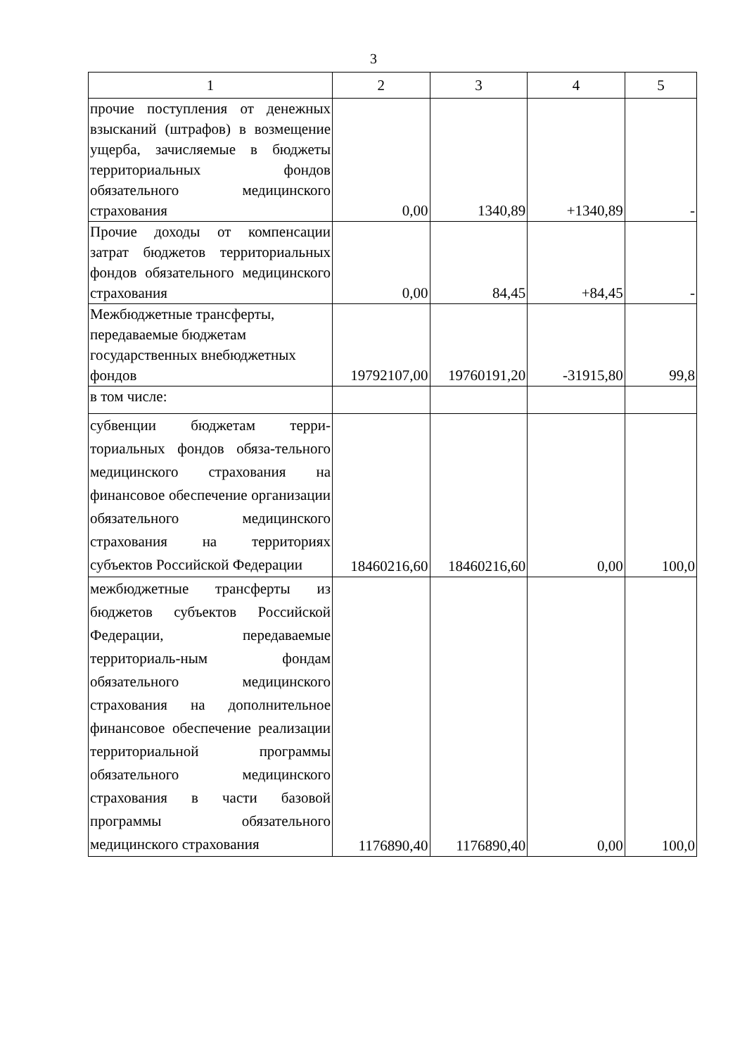3
| 1 | 2 | 3 | 4 | 5 |
| --- | --- | --- | --- | --- |
| прочие поступления от денежных взысканий (штрафов) в возмещение ущерба, зачисляемые в бюджеты территориальных фондов обязательного медицинского страхования | 0,00 | 1340,89 | +1340,89 | - |
| Прочие доходы от компенсации затрат бюджетов территориальных фондов обязательного медицинского страхования | 0,00 | 84,45 | +84,45 | - |
| Межбюджетные трансферты, передаваемые бюджетам государственных внебюджетных фондов | 19792107,00 | 19760191,20 | -31915,80 | 99,8 |
| в том числе: | | | | |
| субвенции бюджетам терри-ториальных фондов обяза-тельного медицинского страхования на финансовое обеспечение организации обязательного медицинского страхования на территориях субъектов Российской Федерации | 18460216,60 | 18460216,60 | 0,00 | 100,0 |
| межбюджетные трансферты из бюджетов субъектов Российской Федерации, передаваемые территориаль-ным фондам обязательного медицинского страхования на дополнительное финансовое обеспечение реализации территориальной программы обязательного медицинского страхования в части базовой программы обязательного медицинского страхования | 1176890,40 | 1176890,40 | 0,00 | 100,0 |